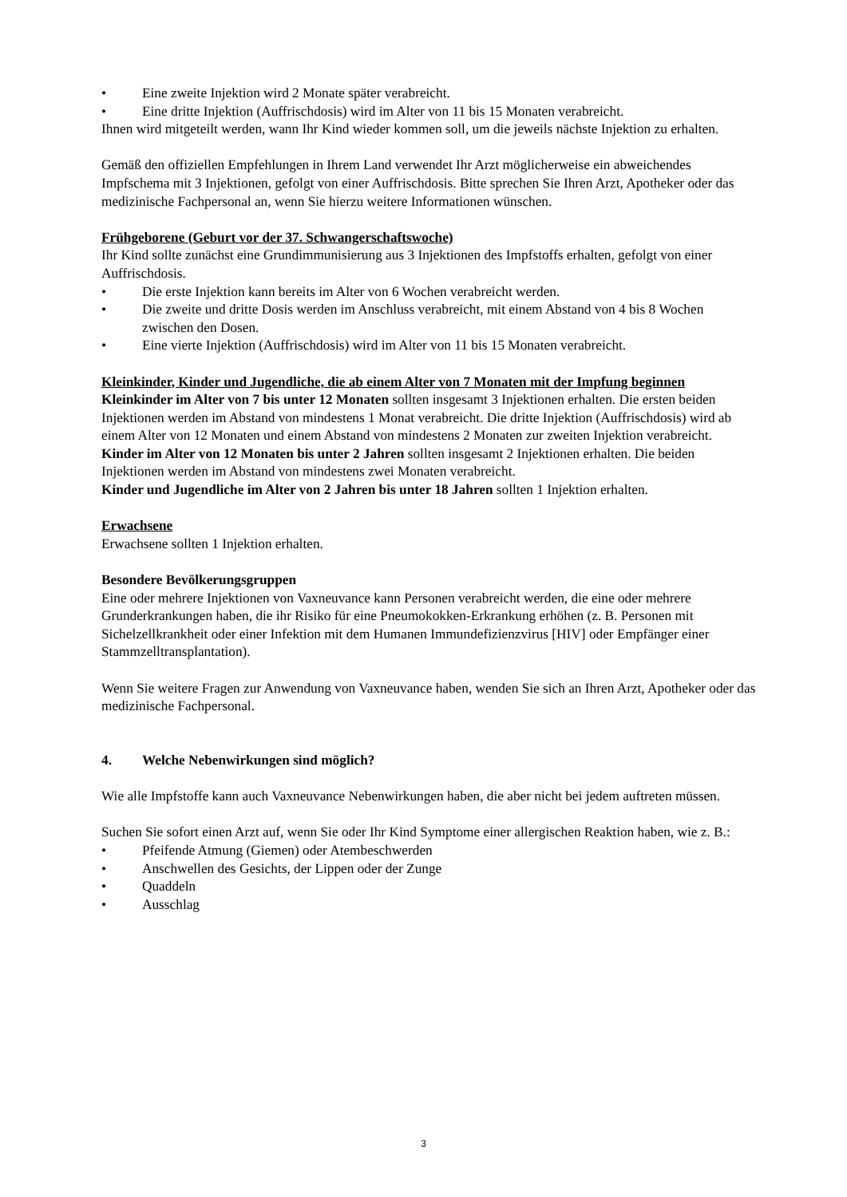• Eine zweite Injektion wird 2 Monate später verabreicht.
• Eine dritte Injektion (Auffrischdosis) wird im Alter von 11 bis 15 Monaten verabreicht.
Ihnen wird mitgeteilt werden, wann Ihr Kind wieder kommen soll, um die jeweils nächste Injektion zu erhalten.
Gemäß den offiziellen Empfehlungen in Ihrem Land verwendet Ihr Arzt möglicherweise ein abweichendes Impfschema mit 3 Injektionen, gefolgt von einer Auffrischdosis. Bitte sprechen Sie Ihren Arzt, Apotheker oder das medizinische Fachpersonal an, wenn Sie hierzu weitere Informationen wünschen.
Frühgeborene (Geburt vor der 37. Schwangerschaftswoche)
Ihr Kind sollte zunächst eine Grundimmunisierung aus 3 Injektionen des Impfstoffs erhalten, gefolgt von einer Auffrischdosis.
• Die erste Injektion kann bereits im Alter von 6 Wochen verabreicht werden.
• Die zweite und dritte Dosis werden im Anschluss verabreicht, mit einem Abstand von 4 bis 8 Wochen zwischen den Dosen.
• Eine vierte Injektion (Auffrischdosis) wird im Alter von 11 bis 15 Monaten verabreicht.
Kleinkinder, Kinder und Jugendliche, die ab einem Alter von 7 Monaten mit der Impfung beginnen
Kleinkinder im Alter von 7 bis unter 12 Monaten sollten insgesamt 3 Injektionen erhalten. Die ersten beiden Injektionen werden im Abstand von mindestens 1 Monat verabreicht. Die dritte Injektion (Auffrischdosis) wird ab einem Alter von 12 Monaten und einem Abstand von mindestens 2 Monaten zur zweiten Injektion verabreicht.
Kinder im Alter von 12 Monaten bis unter 2 Jahren sollten insgesamt 2 Injektionen erhalten. Die beiden Injektionen werden im Abstand von mindestens zwei Monaten verabreicht.
Kinder und Jugendliche im Alter von 2 Jahren bis unter 18 Jahren sollten 1 Injektion erhalten.
Erwachsene
Erwachsene sollten 1 Injektion erhalten.
Besondere Bevölkerungsgruppen
Eine oder mehrere Injektionen von Vaxneuvance kann Personen verabreicht werden, die eine oder mehrere Grunderkrankungen haben, die ihr Risiko für eine Pneumokokken-Erkrankung erhöhen (z. B. Personen mit Sichelzellkrankheit oder einer Infektion mit dem Humanen Immundefizienzvirus [HIV] oder Empfänger einer Stammzelltransplantation).
Wenn Sie weitere Fragen zur Anwendung von Vaxneuvance haben, wenden Sie sich an Ihren Arzt, Apotheker oder das medizinische Fachpersonal.
4. Welche Nebenwirkungen sind möglich?
Wie alle Impfstoffe kann auch Vaxneuvance Nebenwirkungen haben, die aber nicht bei jedem auftreten müssen.
Suchen Sie sofort einen Arzt auf, wenn Sie oder Ihr Kind Symptome einer allergischen Reaktion haben, wie z. B.:
• Pfeifende Atmung (Giemen) oder Atembeschwerden
• Anschwellen des Gesichts, der Lippen oder der Zunge
• Quaddeln
• Ausschlag
3